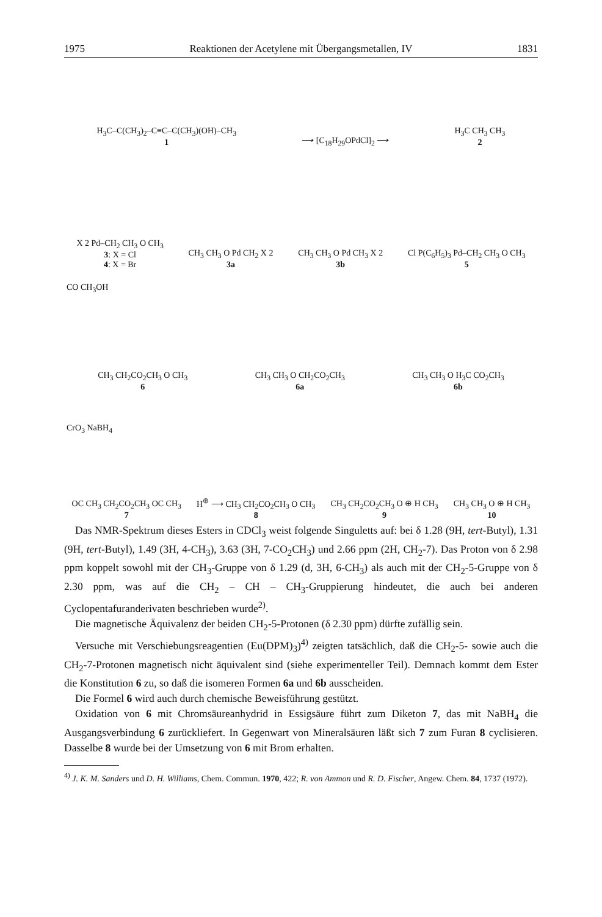1975 Reaktionen der Acetylene mit Übergangsmetallen, IV 1831
H<sub>3</sub>C–C(CH<sub>3</sub>)<sub>2</sub>–C≡C–C(CH<sub>3</sub>)(OH)–CH<sub>3</sub>
1
⟶ [C<sub>18</sub>H<sub>29</sub>OPdCl]<sub>2</sub> ⟶
H<sub>3</sub>C CH<sub>3</sub> CH<sub>3</sub>
2
X 2 Pd–CH<sub>2</sub> CH<sub>3</sub> O CH<sub>3</sub>
3: X = Cl
4: X = Br
CH<sub>3</sub> CH<sub>3</sub> O Pd CH<sub>2</sub> X 2
3a
CH<sub>3</sub> CH<sub>3</sub> O Pd CH<sub>3</sub> X 2
3b
Cl P(C<sub>6</sub>H<sub>5</sub>)<sub>3</sub> Pd–CH<sub>2</sub> CH<sub>3</sub> O CH<sub>3</sub>
5
CO CH<sub>3</sub>OH
CH<sub>3</sub> CH<sub>2</sub>CO<sub>2</sub>CH<sub>3</sub> O CH<sub>3</sub>
6
CH<sub>3</sub> CH<sub>3</sub> O CH<sub>2</sub>CO<sub>2</sub>CH<sub>3</sub>
6a
CH<sub>3</sub> CH<sub>3</sub> O H<sub>3</sub>C CO<sub>2</sub>CH<sub>3</sub>
6b
CrO<sub>3</sub> NaBH<sub>4</sub>
OC CH<sub>3</sub> CH<sub>2</sub>CO<sub>2</sub>CH<sub>3</sub> OC CH<sub>3</sub>
7
H<sup>⊕</sup> ⟶ CH<sub>3</sub> CH<sub>2</sub>CO<sub>2</sub>CH<sub>3</sub> O CH<sub>3</sub>
8
CH<sub>3</sub> CH<sub>2</sub>CO<sub>2</sub>CH<sub>3</sub> O ⊕ H CH<sub>3</sub>
9
CH<sub>3</sub> CH<sub>3</sub> O ⊕ H CH<sub>3</sub>
10
Das NMR-Spektrum dieses Esters in CDCl<sub>3</sub> weist folgende Singuletts auf: bei δ 1.28 (9H, tert-Butyl), 1.31 (9H, tert-Butyl), 1.49 (3H, 4-CH<sub>3</sub>), 3.63 (3H, 7-CO<sub>2</sub>CH<sub>3</sub>) und 2.66 ppm (2H, CH<sub>2</sub>-7). Das Proton von δ 2.98 ppm koppelt sowohl mit der CH<sub>3</sub>-Gruppe von δ 1.29 (d, 3H, 6-CH<sub>3</sub>) als auch mit der CH<sub>2</sub>-5-Gruppe von δ 2.30 ppm, was auf die CH<sub>2</sub> – CH – CH<sub>3</sub>-Gruppierung hindeutet, die auch bei anderen Cyclopentafuranderivaten beschrieben wurde<sup>2)</sup>.
Die magnetische Äquivalenz der beiden CH<sub>2</sub>-5-Protonen (δ 2.30 ppm) dürfte zufällig sein.
Versuche mit Verschiebungsreagentien (Eu(DPM)<sub>3</sub>)<sup>4)</sup> zeigten tatsächlich, daß die CH<sub>2</sub>-5- sowie auch die CH<sub>2</sub>-7-Protonen magnetisch nicht äquivalent sind (siehe experimenteller Teil). Demnach kommt dem Ester die Konstitution 6 zu, so daß die isomeren Formen 6a und 6b ausscheiden.
Die Formel 6 wird auch durch chemische Beweisführung gestützt.
Oxidation von 6 mit Chromsäureanhydrid in Essigsäure führt zum Diketon 7, das mit NaBH<sub>4</sub> die Ausgangsverbindung 6 zurückliefert. In Gegenwart von Mineralsäuren läßt sich 7 zum Furan 8 cyclisieren. Dasselbe 8 wurde bei der Umsetzung von 6 mit Brom erhalten.
<sup>4)</sup> J. K. M. Sanders und D. H. Williams, Chem. Commun. 1970, 422; R. von Ammon und R. D. Fischer, Angew. Chem. 84, 1737 (1972).